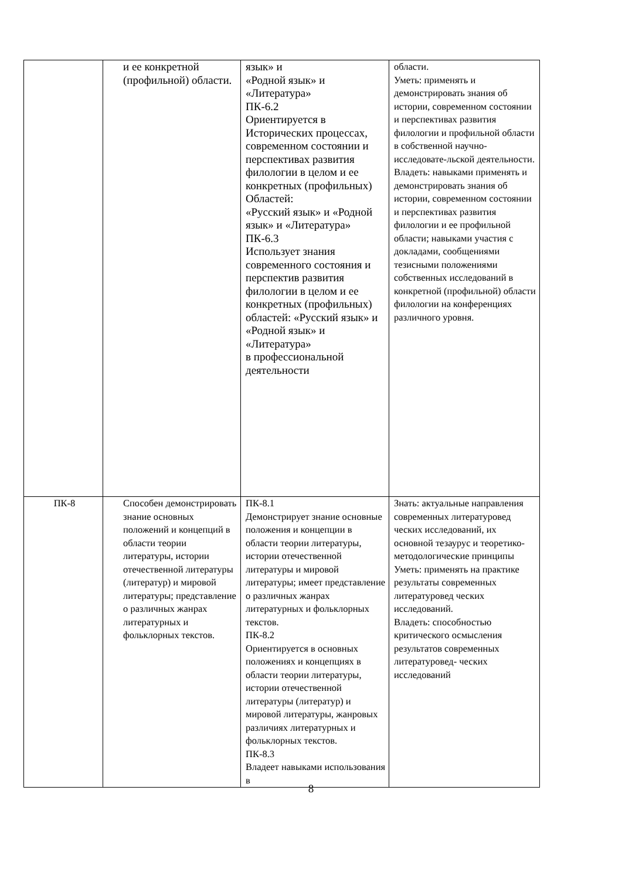| | и ее конкретной (профильной) области. | язык» и «Родной язык» и «Литература» ПК-6.2 Ориентируется в Исторических процессах, современном состоянии и перспективах развития филологии в целом и ее конкретных (профильных) Областей: «Русский язык» и «Родной язык» и «Литература» ПК-6.3 Использует знания современного состояния и перспектив развития филологии в целом и ее конкретных (профильных) областей: «Русский язык» и «Родной язык» и «Литература» в профессиональной деятельности | области. Уметь: применять и демонстрировать знания об истории, современном состоянии и перспективах развития филологии и профильной области в собственной научно-исследовате-льской деятельности. Владеть: навыками применять и демонстрировать знания об истории, современном состоянии и перспективах развития филологии и ее профильной области; навыками участия с докладами, сообщениями тезисными положениями собственных исследований в конкретной (профильной) области филологии на конференциях различного уровня. |
| ПК-8 | Способен демонстрировать знание основных положений и концепций в области теории литературы, истории отечественной литературы (литератур) и мировой литературы; представление о различных жанрах литературных и фольклорных текстов. | ПК-8.1 Демонстрирует знание основные положения и концепции в области теории литературы, истории отечественной литературы и мировой литературы; имеет представление о различных жанрах литературных и фольклорных текстов. ПК-8.2 Ориентируется в основных положениях и концепциях в области теории литературы, истории отечественной литературы (литератур) и мировой литературы, жанровых различиях литературных и фольклорных текстов. ПК-8.3 Владеет навыками использования в | Знать: актуальные направления современных литературовед ческих исследований, их основной тезаурус и теоретико-методологические принципы Уметь: применять на практике результаты современных литературовед ческих исследований. Владеть: способностью критического осмысления результатов современных литературовед- ческих исследований |
8